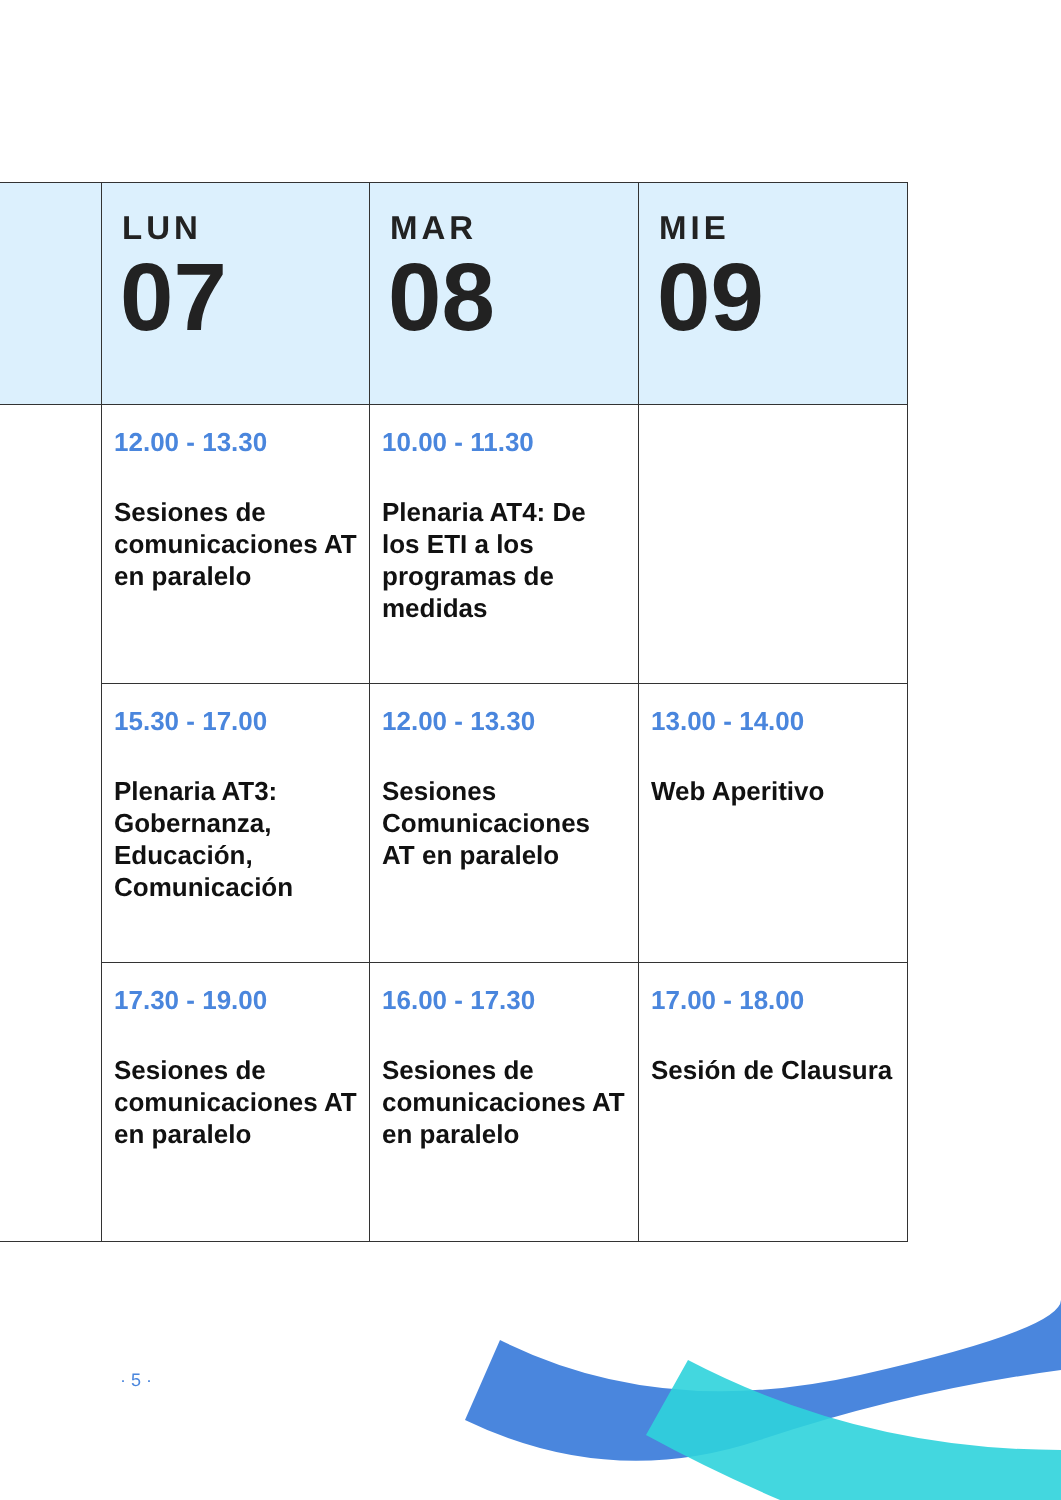| | LUN 07 | MAR 08 | MIE 09 |
| --- | --- | --- | --- |
| | 12.00 - 13.30 Sesiones de comunicaciones AT en paralelo | 10.00 - 11.30 Plenaria AT4: De los ETI a los programas de medidas | |
| | 15.30 - 17.00 Plenaria AT3: Gobernanza, Educación, Comunicación | 12.00 - 13.30 Sesiones Comunicaciones AT en paralelo | 13.00 - 14.00 Web Aperitivo |
| | 17.30 - 19.00 Sesiones de comunicaciones AT en paralelo | 16.00 - 17.30 Sesiones de comunicaciones AT en paralelo | 17.00 - 18.00 Sesión de Clausura |
· 5 ·